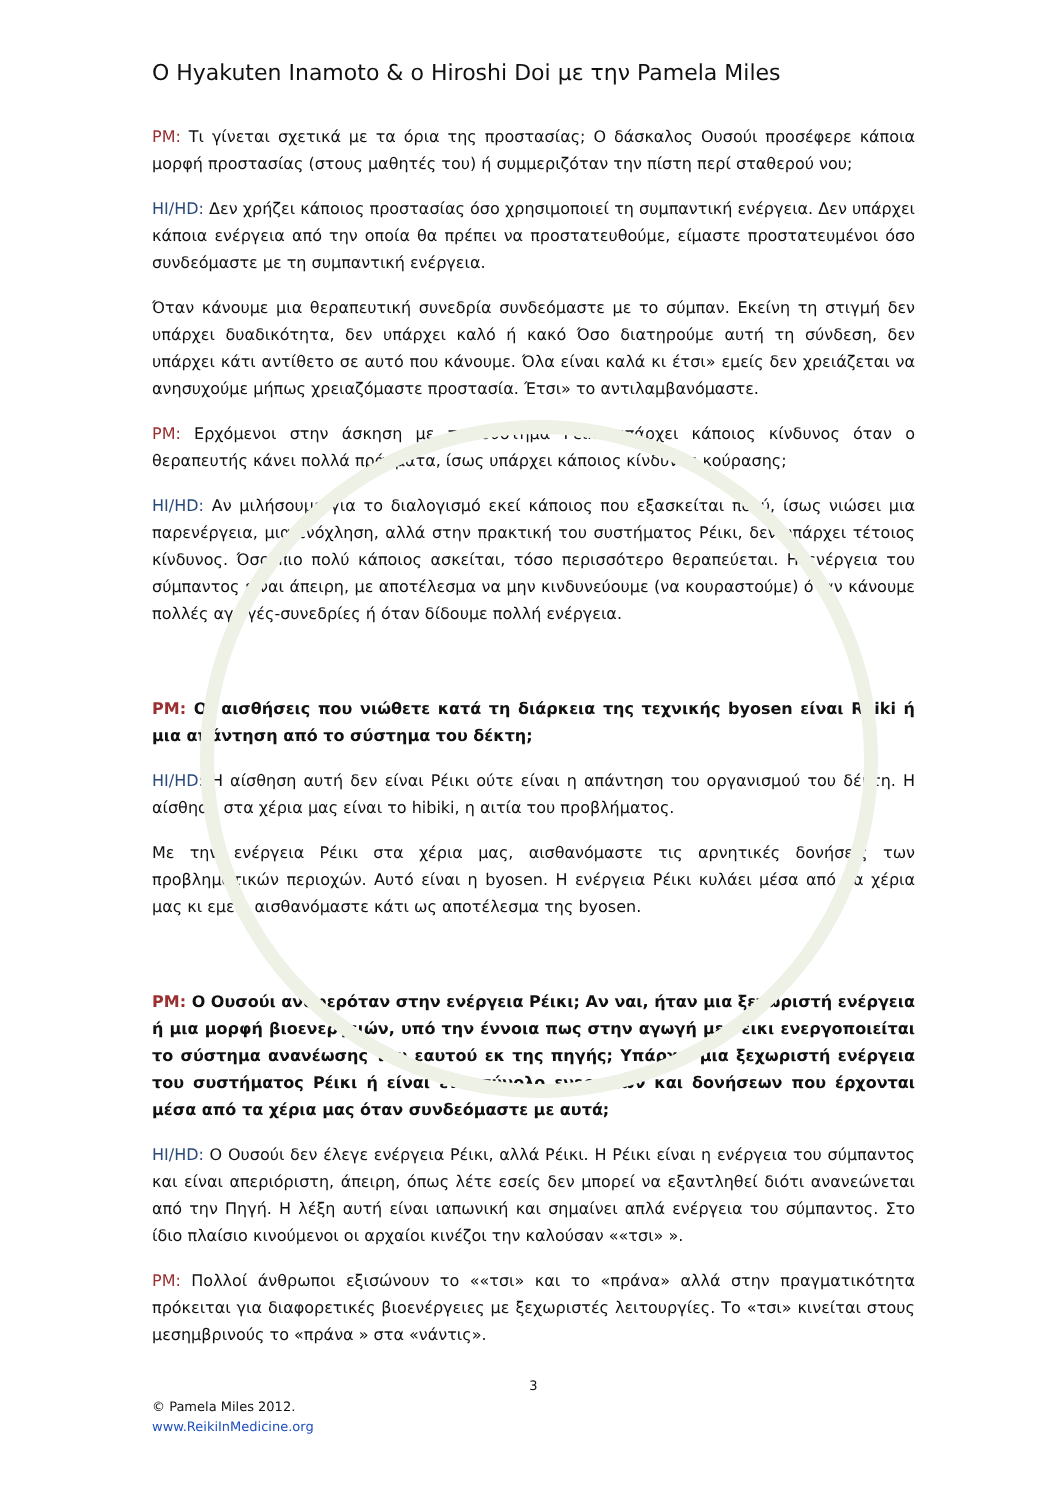O Hyakuten Inamoto & o Hiroshi Doi με την Pamela Miles
PM: Τι γίνεται σχετικά με τα όρια της προστασίας; Ο δάσκαλος Ουσούι προσέφερε κάποια μορφή προστασίας (στους μαθητές του) ή συμμεριζόταν την πίστη περί σταθερού νου;
HI/HD: Δεν χρήζει κάποιος προστασίας όσο χρησιμοποιεί τη συμπαντική ενέργεια. Δεν υπάρχει κάποια ενέργεια από την οποία θα πρέπει να προστατευθούμε, είμαστε προστατευμένοι όσο συνδεόμαστε με τη συμπαντική ενέργεια.
Όταν κάνουμε μια θεραπευτική συνεδρία συνδεόμαστε με το σύμπαν. Εκείνη τη στιγμή δεν υπάρχει δυαδικότητα, δεν υπάρχει καλό ή κακό Όσο διατηρούμε αυτή τη σύνδεση, δεν υπάρχει κάτι αντίθετο σε αυτό που κάνουμε. Όλα είναι καλά κι έτσι» εμείς δεν χρειάζεται να ανησυχούμε μήπως χρειαζόμαστε προστασία. Έτσι» το αντιλαμβανόμαστε.
PM: Ερχόμενοι στην άσκηση με το σύστημα Ρέικι υπάρχει κάποιος κίνδυνος όταν ο θεραπευτής κάνει πολλά πράγματα, ίσως υπάρχει κάποιος κίνδυνος κούρασης;
HI/HD: Αν μιλήσουμε για το διαλογισμό εκεί κάποιος που εξασκείται πολύ, ίσως νιώσει μια παρενέργεια, μια ενόχληση, αλλά στην πρακτική του συστήματος Ρέικι, δεν υπάρχει τέτοιος κίνδυνος. Όσο πιο πολύ κάποιος ασκείται, τόσο περισσότερο θεραπεύεται. Η ενέργεια του σύμπαντος είναι άπειρη, με αποτέλεσμα να μην κινδυνεύουμε (να κουραστούμε) όταν κάνουμε πολλές αγωγές-συνεδρίες ή όταν δίδουμε πολλή ενέργεια.
PM: Οι αισθήσεις που νιώθετε κατά τη διάρκεια της τεχνικής byosen είναι Reiki ή μια απάντηση από το σύστημα του δέκτη;
HI/HD: Η αίσθηση αυτή δεν είναι Ρέικι ούτε είναι η απάντηση του οργανισμού του δέκτη. Η αίσθηση στα χέρια μας είναι το hibiki, η αιτία του προβλήματος.
Με την ενέργεια Ρέικι στα χέρια μας, αισθανόμαστε τις αρνητικές δονήσεις των προβληματικών περιοχών. Αυτό είναι η byosen. Η ενέργεια Ρέικι κυλάει μέσα από τα χέρια μας κι εμείς αισθανόμαστε κάτι ως αποτέλεσμα της byosen.
PM: Ο Ουσούι αναφερόταν στην ενέργεια Ρέικι; Αν ναι, ήταν μια ξεχωριστή ενέργεια ή μια μορφή βιοενεργειών, υπό την έννοια πως στην αγωγή με Ρέικι ενεργοποιείται το σύστημα ανανέωσης του εαυτού εκ της πηγής; Υπάρχει μια ξεχωριστή ενέργεια του συστήματος Ρέικι ή είναι ένα σύνολο ενεργειών και δονήσεων που έρχονται μέσα από τα χέρια μας όταν συνδεόμαστε με αυτά;
HI/HD: Ο Ουσούι δεν έλεγε ενέργεια Ρέικι, αλλά Ρέικι. Η Ρέικι είναι η ενέργεια του σύμπαντος και είναι απεριόριστη, άπειρη, όπως λέτε εσείς δεν μπορεί να εξαντληθεί διότι ανανεώνεται από την Πηγή. Η λέξη αυτή είναι ιαπωνική και σημαίνει απλά ενέργεια του σύμπαντος. Στο ίδιο πλαίσιο κινούμενοι οι αρχαίοι κινέζοι την καλούσαν ««τσι» ».
PM: Πολλοί άνθρωποι εξισώνουν το ««τσι» και το «πράνα» αλλά στην πραγματικότητα πρόκειται για διαφορετικές βιοενέργειες με ξεχωριστές λειτουργίες. Το «τσι» κινείται στους μεσημβρινούς το «πράνα » στα «νάντις».
3
© Pamela Miles 2012.
www.ReikiInMedicine.org